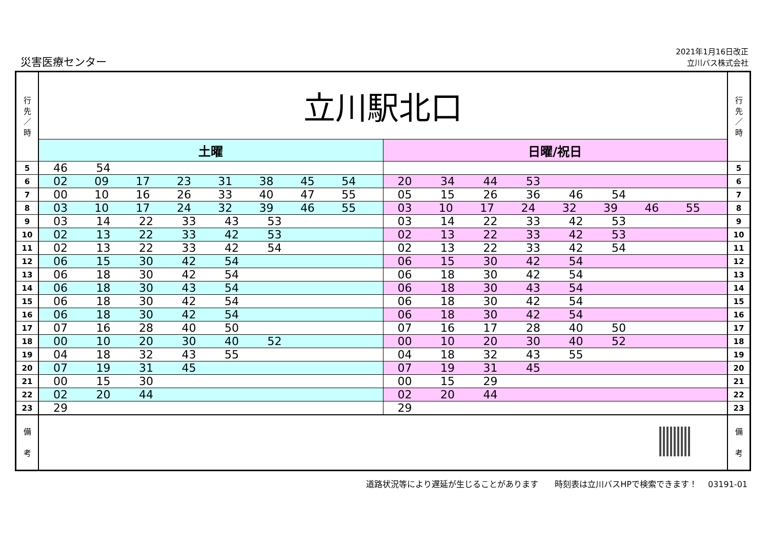災害医療センター
2021年1月16日改正
立川バス株式会社
| 行 先 ／ 時 | 立川駅北口 | | 行 先 ／ 時 |
| --- | --- | --- | --- |
| | 土曜 | 日曜/祝日 | |
| 5 | 46 54 | | 5 |
| 6 | 02 09 17 23 31 38 45 54 | 20 34 44 53 | 6 |
| 7 | 00 10 16 26 33 40 47 55 | 05 15 26 36 46 54 | 7 |
| 8 | 03 10 17 24 32 39 46 55 | 03 10 17 24 32 39 46 55 | 8 |
| 9 | 03 14 22 33 43 53 | 03 14 22 33 42 53 | 9 |
| 10 | 02 13 22 33 42 53 | 02 13 22 33 42 53 | 10 |
| 11 | 02 13 22 33 42 54 | 02 13 22 33 42 54 | 11 |
| 12 | 06 15 30 42 54 | 06 15 30 42 54 | 12 |
| 13 | 06 18 30 42 54 | 06 18 30 42 54 | 13 |
| 14 | 06 18 30 43 54 | 06 18 30 43 54 | 14 |
| 15 | 06 18 30 42 54 | 06 18 30 42 54 | 15 |
| 16 | 06 18 30 42 54 | 06 18 30 42 54 | 16 |
| 17 | 07 16 28 40 50 | 07 16 17 28 40 50 | 17 |
| 18 | 00 10 20 30 40 52 | 00 10 20 30 40 52 | 18 |
| 19 | 04 18 32 43 55 | 04 18 32 43 55 | 19 |
| 20 | 07 19 31 45 | 07 19 31 45 | 20 |
| 21 | 00 15 30 | 00 15 29 | 21 |
| 22 | 02 20 44 | 02 20 44 | 22 |
| 23 | 29 | 29 | 23 |
| 備 考 | | | 備 考 |
道路状況等により遅延が生じることがあります　　時刻表は立川バスHPで検索できます！　 03191-01